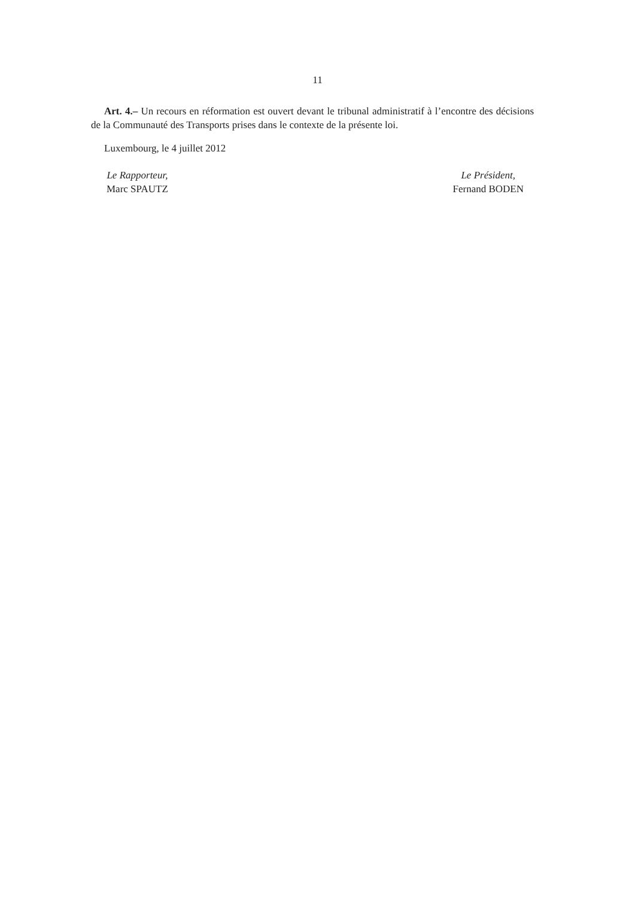11
Art. 4.– Un recours en réformation est ouvert devant le tribunal administratif à l’encontre des décisions de la Communauté des Transports prises dans le contexte de la présente loi.
Luxembourg, le 4 juillet 2012
Le Rapporteur,
Marc SPAUTZ
Le Président,
Fernand BODEN